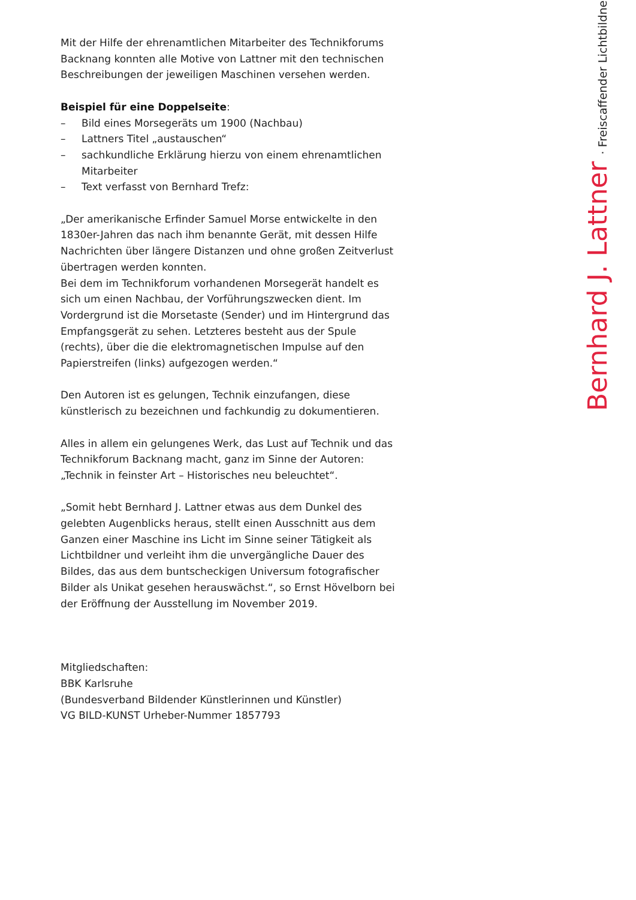Mit der Hilfe der ehrenamtlichen Mitarbeiter des Technikforums Backnang konnten alle Motive von Lattner mit den technischen Beschreibungen der jeweiligen Maschinen versehen werden.
Beispiel für eine Doppelseite:
– Bild eines Morsegeräts um 1900 (Nachbau)
– Lattners Titel „austauschen“
– sachkundliche Erklärung hierzu von einem ehrenamtlichen Mitarbeiter
– Text verfasst von Bernhard Trefz:
„Der amerikanische Erfinder Samuel Morse entwickelte in den 1830er-Jahren das nach ihm benannte Gerät, mit dessen Hilfe Nachrichten über längere Distanzen und ohne großen Zeitverlust übertragen werden konnten.
Bei dem im Technikforum vorhandenen Morsegerät handelt es sich um einen Nachbau, der Vorführungszwecken dient. Im Vordergrund ist die Morsetaste (Sender) und im Hintergrund das Empfangsgerät zu sehen. Letzteres besteht aus der Spule (rechts), über die die elektromagnetischen Impulse auf den Papierstreifen (links) aufgezogen werden.“
Den Autoren ist es gelungen, Technik einzufangen, diese künstlerisch zu bezeichnen und fachkundig zu dokumentieren.
Alles in allem ein gelungenes Werk, das Lust auf Technik und das Technikforum Backnang macht, ganz im Sinne der Autoren: „Technik in feinster Art – Historisches neu beleuchtet“.
„Somit hebt Bernhard J. Lattner etwas aus dem Dunkel des gelebten Augenblicks heraus, stellt einen Ausschnitt aus dem Ganzen einer Maschine ins Licht im Sinne seiner Tätigkeit als Lichtbildner und verleiht ihm die unvergängliche Dauer des Bildes, das aus dem buntscheckigen Universum fotografischer Bilder als Unikat gesehen herauswächst.“, so Ernst Hövelborn bei der Eröffnung der Ausstellung im November 2019.
Mitgliedschaften:
BBK Karlsruhe
(Bundesverband Bildender Künstlerinnen und Künstler)
VG BILD-KUNST Urheber-Nummer 1857793
Bernhard J. Lattner · Freiscaffender Lichtbildner